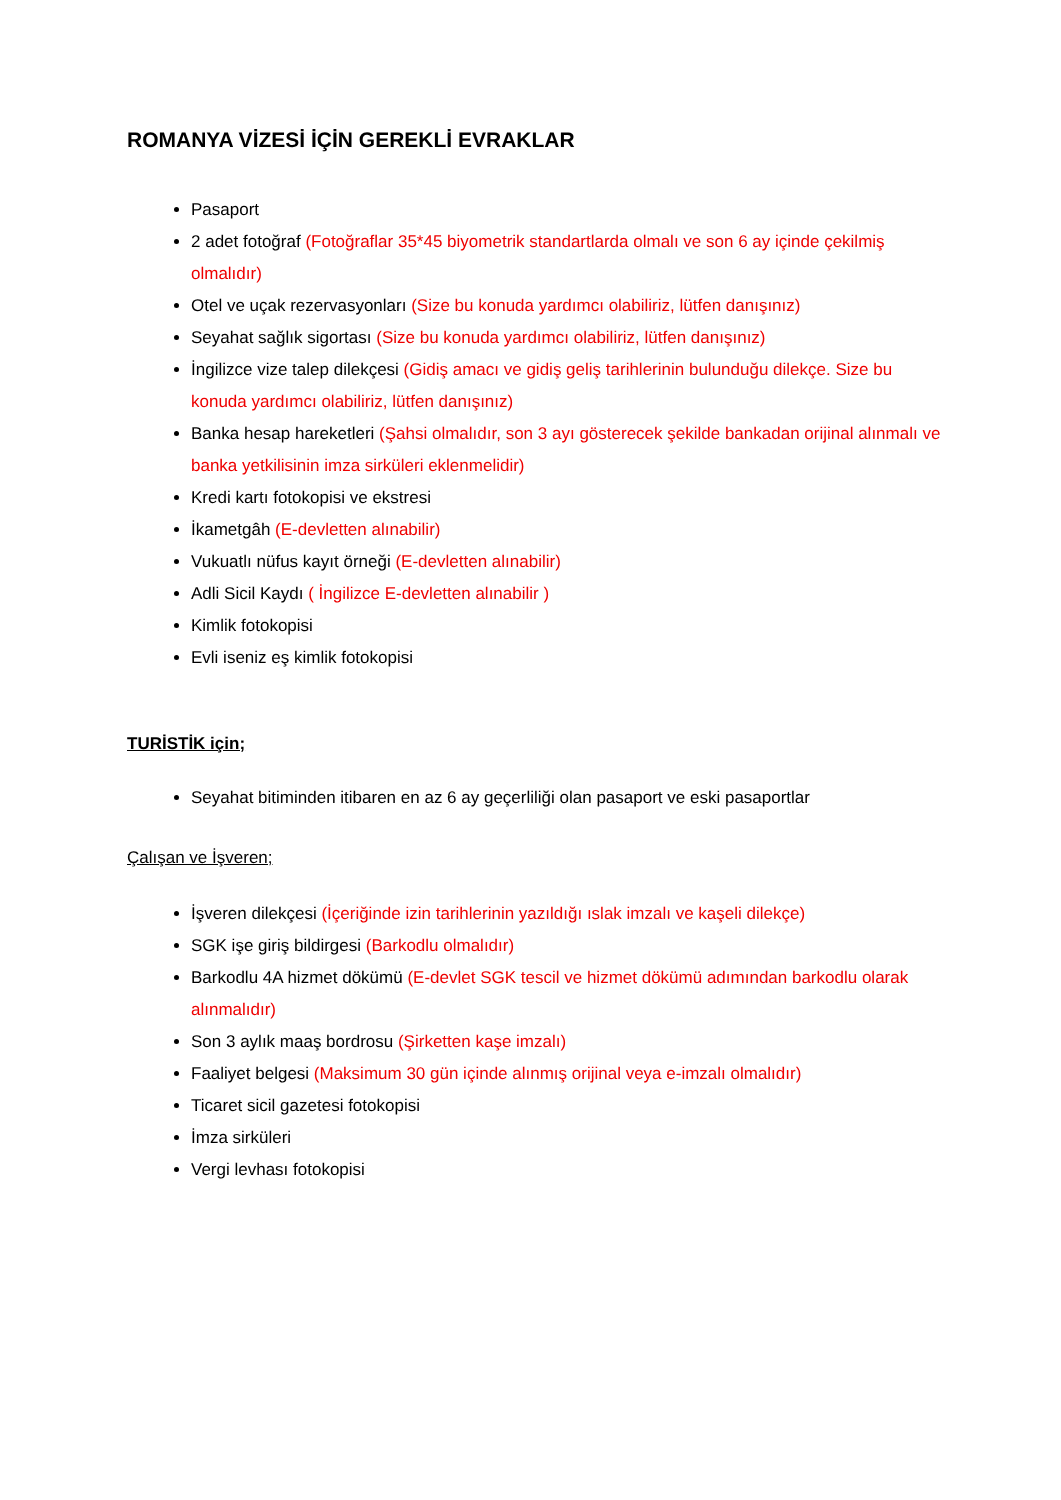ROMANYA VİZESİ İÇİN GEREKLİ EVRAKLAR
Pasaport
2 adet fotoğraf (Fotoğraflar 35*45 biyometrik standartlarda olmalı ve son 6 ay içinde çekilmiş olmalıdır)
Otel ve uçak rezervasyonları (Size bu konuda yardımcı olabiliriz, lütfen danışınız)
Seyahat sağlık sigortası (Size bu konuda yardımcı olabiliriz, lütfen danışınız)
İngilizce vize talep dilekçesi (Gidiş amacı ve gidiş geliş tarihlerinin bulunduğu dilekçe. Size bu konuda yardımcı olabiliriz, lütfen danışınız)
Banka hesap hareketleri (Şahsi olmalıdır, son 3 ayı gösterecek şekilde bankadan orijinal alınmalı ve banka yetkilisinin imza sirküleri eklenmelidir)
Kredi kartı fotokopisi ve ekstresi
İkametgâh (E-devletten alınabilir)
Vukuatlı nüfus kayıt örneği (E-devletten alınabilir)
Adli Sicil Kaydı ( İngilizce E-devletten alınabilir )
Kimlik fotokopisi
Evli iseniz eş kimlik fotokopisi
TURİSTİK için;
Seyahat bitiminden itibaren en az 6 ay geçerliliği olan pasaport ve eski pasaportlar
Çalışan ve İşveren;
İşveren dilekçesi (İçeriğinde izin tarihlerinin yazıldığı ıslak imzalı ve kaşeli dilekçe)
SGK işe giriş bildirgesi (Barkodlu olmalıdır)
Barkodlu 4A hizmet dökümü (E-devlet SGK tescil ve hizmet dökümü adımından barkodlu olarak alınmalıdır)
Son 3 aylık maaş bordrosu (Şirketten kaşe imzalı)
Faaliyet belgesi (Maksimum 30 gün içinde alınmış orijinal veya e-imzalı olmalıdır)
Ticaret sicil gazetesi fotokopisi
İmza sirküleri
Vergi levhası fotokopisi